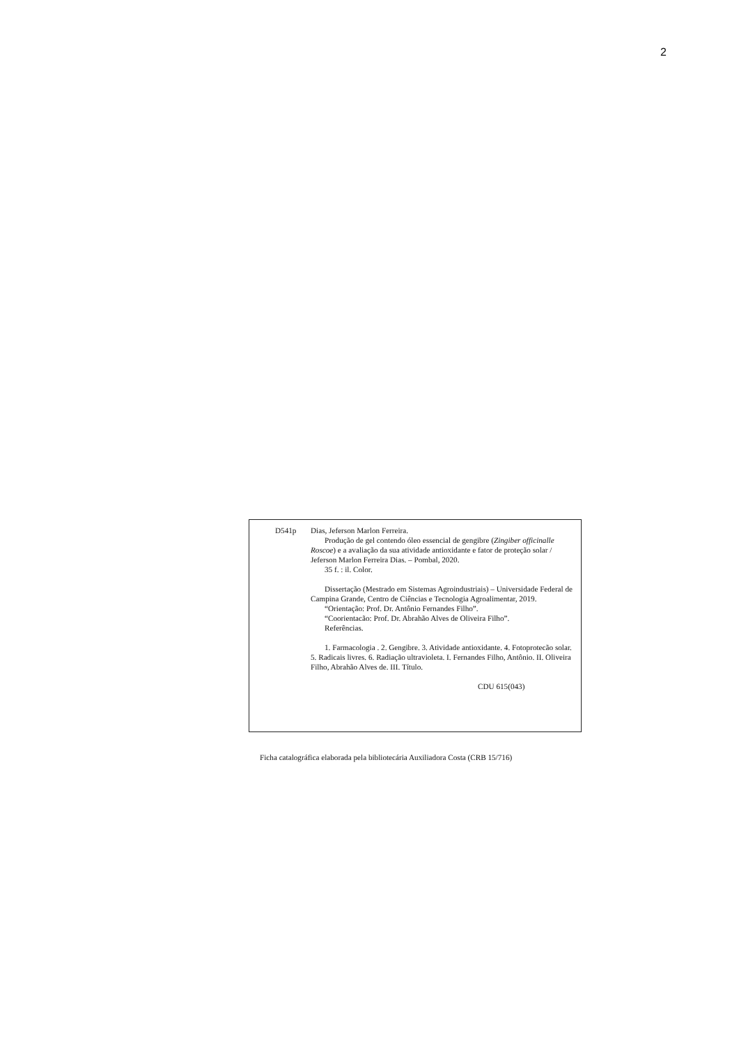2
D541p Dias, Jeferson Marlon Ferreira.
Produção de gel contendo óleo essencial de gengibre (Zingiber officinalle Roscoe) e a avaliação da sua atividade antioxidante e fator de proteção solar / Jeferson Marlon Ferreira Dias. – Pombal, 2020.
35 f. : il. Color.
Dissertação (Mestrado em Sistemas Agroindustriais) – Universidade Federal de Campina Grande, Centro de Ciências e Tecnologia Agroalimentar, 2019.
“Orientação: Prof. Dr. Antônio Fernandes Filho”.
“Coorientacão: Prof. Dr. Abrahão Alves de Oliveira Filho”.
Referências.
1. Farmacologia . 2. Gengibre. 3. Atividade antioxidante. 4. Fotoprotecão solar. 5. Radicais livres. 6. Radiação ultravioleta. I. Fernandes Filho, Antônio. II. Oliveira Filho, Abrahão Alves de. III. Título.
CDU 615(043)
Ficha catalográfica elaborada pela bibliotecária Auxiliadora Costa (CRB 15/716)